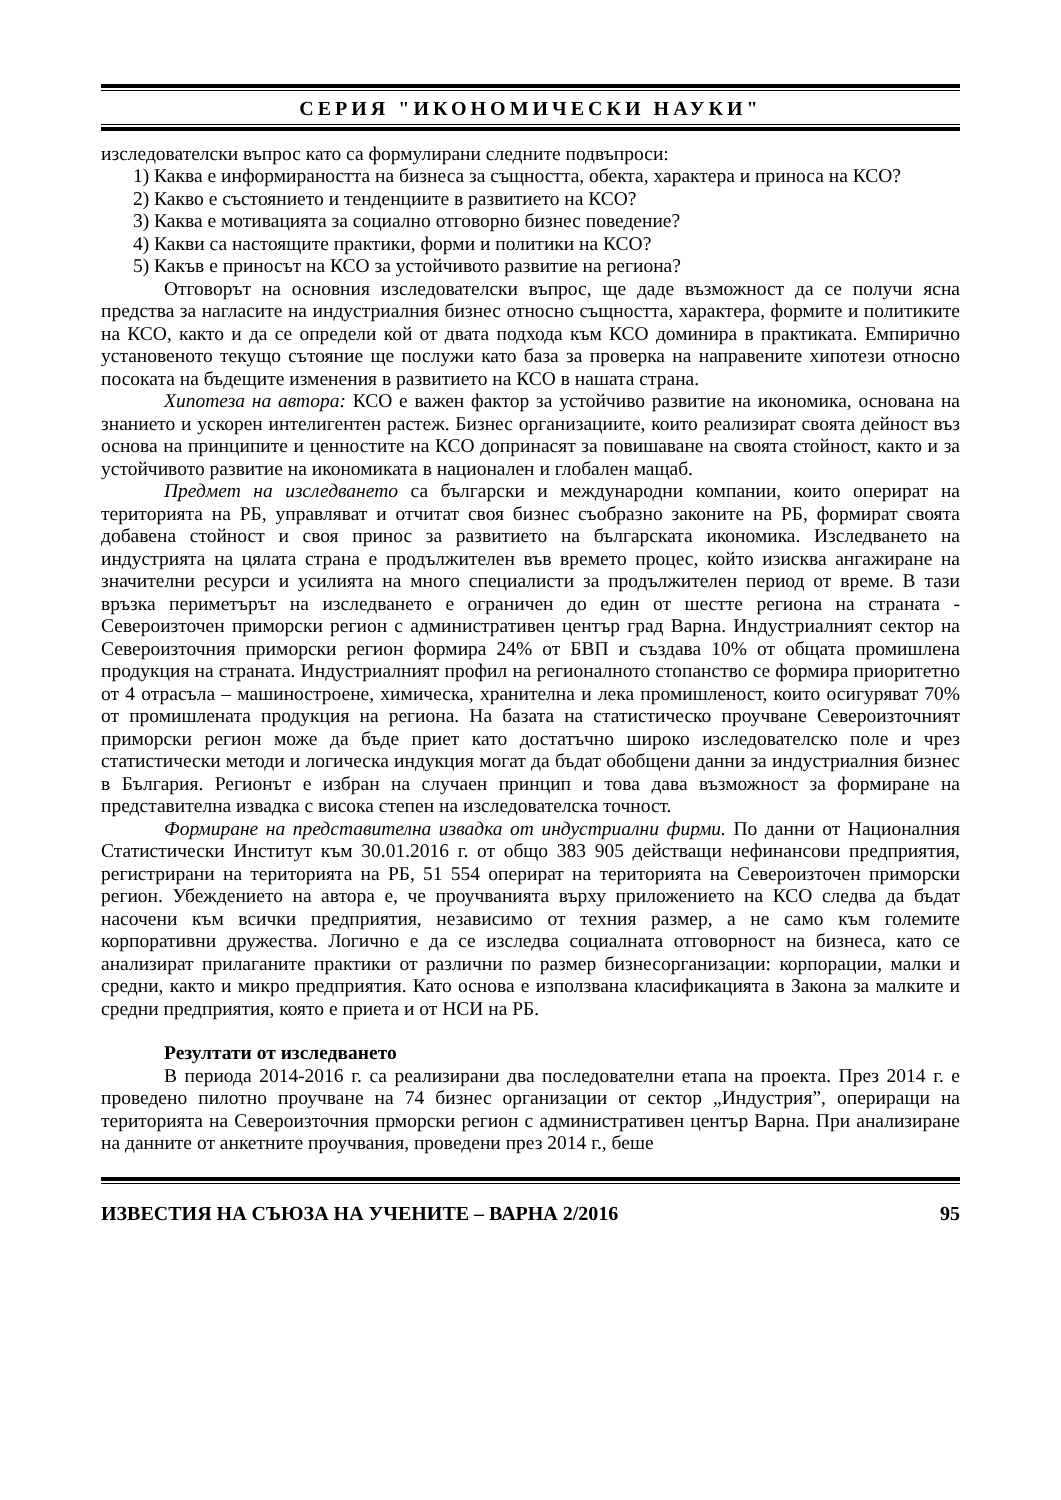СЕРИЯ "ИКОНОМИЧЕСКИ НАУКИ"
изследователски въпрос като са формулирани следните подвъпроси:
1) Каква е информираността на бизнеса за същността, обекта, характера и приноса на КСО?
2) Какво е състоянието и тенденциите в развитието на КСО?
3) Каква е мотивацията за социално отговорно бизнес поведение?
4) Какви са настоящите практики, форми и политики на КСО?
5) Какъв е приносът на КСО за устойчивото развитие на региона?
Отговорът на основния изследователски въпрос, ще даде възможност да се получи ясна предства за нагласите на индустриалния бизнес относно същността, характера, формите и политиките на КСО, както и да се определи кой от двата подхода към КСО доминира в практиката. Емпирично установеното текущо сътояние ще послужи като база за проверка на направените хипотези относно посоката на бъдещите изменения в развитието на КСО в нашата страна.
Хипотеза на автора: КСО е важен фактор за устойчиво развитие на икономика, основана на знанието и ускорен интелигентен растеж. Бизнес организациите, които реализират своята дейност въз основа на принципите и ценностите на КСО допринасят за повишаване на своята стойност, както и за устойчивото развитие на икономиката в национален и глобален мащаб.
Предмет на изследването са български и международни компании, които оперират на територията на РБ, управляват и отчитат своя бизнес съобразно законите на РБ, формират своята добавена стойност и своя принос за развитието на българската икономика. Изследването на индустрията на цялата страна е продължителен във времето процес, който изисква ангажиране на значителни ресурси и усилията на много специалисти за продължителен период от време. В тази връзка периметърът на изследването е ограничен до един от шестте региона на страната - Североизточен приморски регион с административен център град Варна. Индустриалният сектор на Североизточния приморски регион формира 24% от БВП и създава 10% от общата промишлена продукция на страната. Индустриалният профил на регионалното стопанство се формира приоритетно от 4 отрасъла – машиностроене, химическа, хранителна и лека промишленост, които осигуряват 70% от промишлената продукция на региона. На базата на статистическо проучване Североизточният приморски регион може да бъде приет като достатъчно широко изследователско поле и чрез статистически методи и логическа индукция могат да бъдат обобщени данни за индустриалния бизнес в България. Регионът е избран на случаен принцип и това дава възможност за формиране на представителна извадка с висока степен на изследователска точност.
Формиране на представителна извадка от индустриални фирми. По данни от Националния Статистически Институт към 30.01.2016 г. от общо 383 905 действащи нефинансови предприятия, регистрирани на територията на РБ, 51 554 оперират на територията на Североизточен приморски регион. Убеждението на автора е, че проучванията върху приложението на КСО следва да бъдат насочени към всички предприятия, независимо от техния размер, а не само към големите корпоративни дружества. Логично е да се изследва социалната отговорност на бизнеса, като се анализират прилаганите практики от различни по размер бизнесорганизации: корпорации, малки и средни, както и микро предприятия. Като основа е използвана класификацията в Закона за малките и средни предприятия, която е приета и от НСИ на РБ.
Резултати от изследването
В периода 2014-2016 г. са реализирани два последователни етапа на проекта. През 2014 г. е проведено пилотно проучване на 74 бизнес организации от сектор „Индустрия”, опериращи на територията на Североизточния прморски регион с административен център Варна. При анализиране на данните от анкетните проучвания, проведени през 2014 г., беше
ИЗВЕСТИЯ НА СЪЮЗА НА УЧЕНИТЕ – ВАРНА 2/2016 95